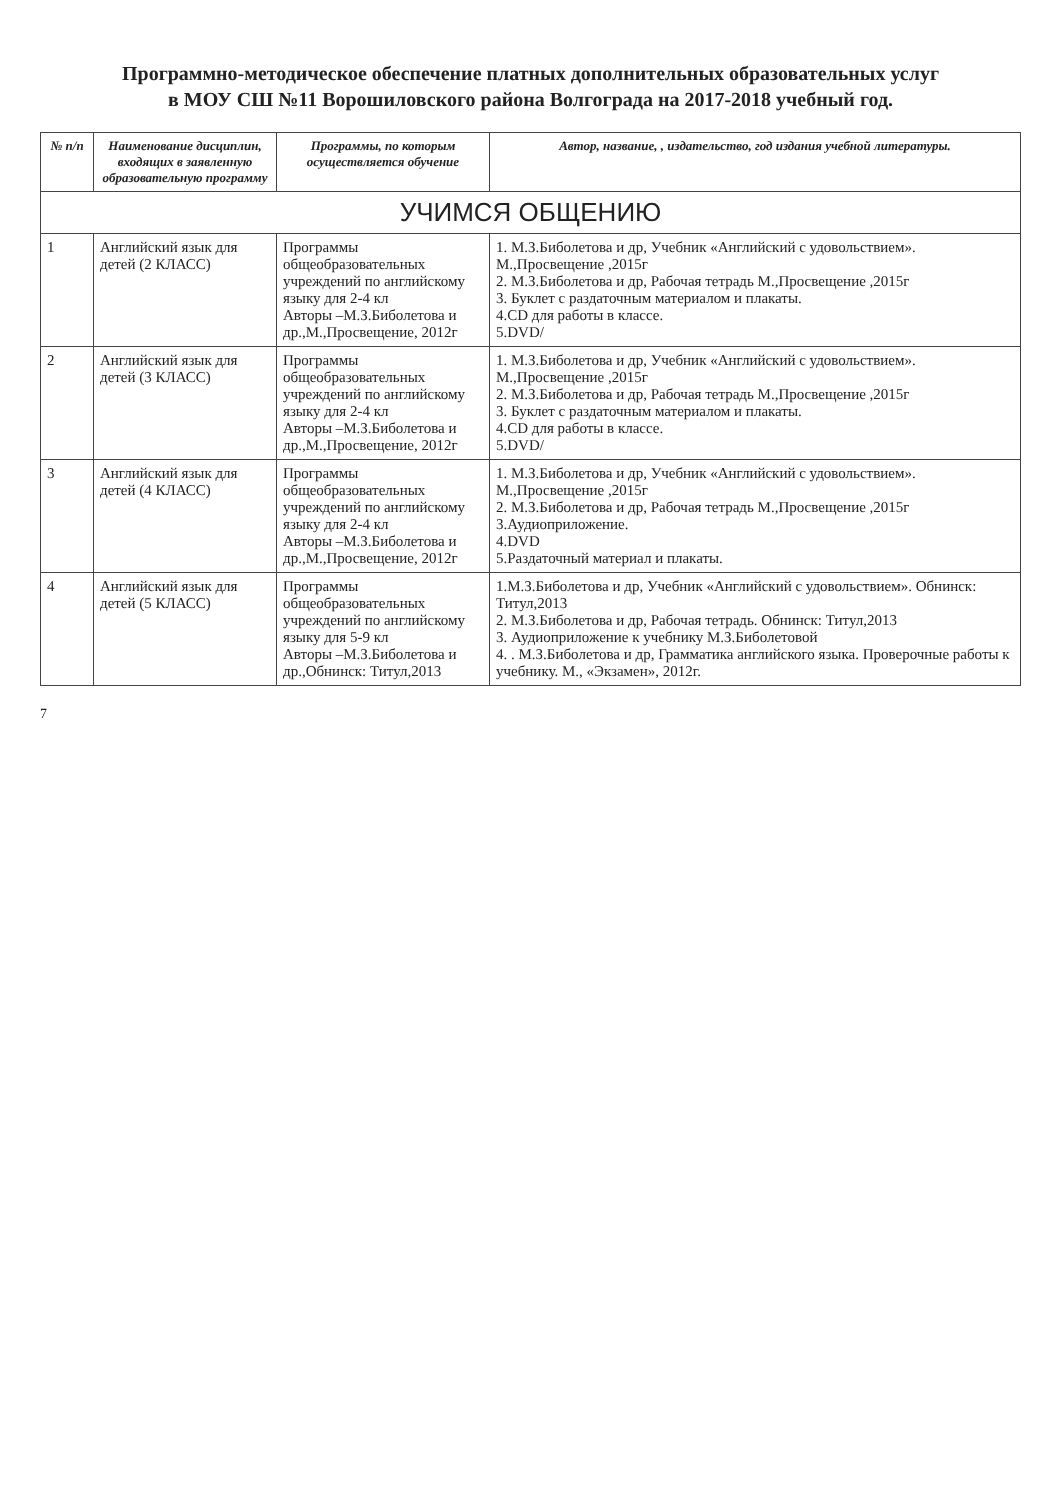Программно-методическое обеспечение платных дополнительных образовательных услуг
в МОУ СШ №11 Ворошиловского района Волгограда на 2017-2018 учебный год.
| № п/п | Наименование дисциплин, входящих в заявленную образовательную программу | Программы, по которым осуществляется обучение | Автор, название, , издательство, год издания учебной литературы. |
| --- | --- | --- | --- |
| УЧИМСЯ ОБЩЕНИЮ | | | |
| 1 | Английский язык для детей (2 КЛАСС) | Программы общеобразовательных учреждений по английскому языку для 2-4 кл Авторы –М.З.Биболетова и др.,М.,Просвещение, 2012г | 1. М.З.Биболетова и др, Учебник «Английский с удовольствием». М.,Просвещение ,2015г 2. М.З.Биболетова и др, Рабочая тетрадь М.,Просвещение ,2015г 3. Буклет с раздаточным материалом и плакаты. 4.CD для работы в классе. 5.DVD/ |
| 2 | Английский язык для детей (3 КЛАСС) | Программы общеобразовательных учреждений по английскому языку для 2-4 кл Авторы –М.З.Биболетова и др.,М.,Просвещение, 2012г | 1. М.З.Биболетова и др, Учебник «Английский с удовольствием». М.,Просвещение ,2015г 2. М.З.Биболетова и др, Рабочая тетрадь М.,Просвещение ,2015г 3. Буклет с раздаточным материалом и плакаты. 4.CD для работы в классе. 5.DVD/ |
| 3 | Английский язык для детей (4 КЛАСС) | Программы общеобразовательных учреждений по английскому языку для 2-4 кл Авторы –М.З.Биболетова и др.,М.,Просвещение, 2012г | 1. М.З.Биболетова и др, Учебник «Английский с удовольствием». М.,Просвещение ,2015г 2. М.З.Биболетова и др, Рабочая тетрадь М.,Просвещение ,2015г 3.Аудиоприложение. 4.DVD 5.Раздаточный материал и плакаты. |
| 4 | Английский язык для детей (5 КЛАСС) | Программы общеобразовательных учреждений по английскому языку для 5-9 кл Авторы –М.З.Биболетова и др.,Обнинск: Титул,2013 | 1.М.З.Биболетова и др, Учебник «Английский с удовольствием». Обнинск: Титул,2013 2. М.З.Биболетова и др, Рабочая тетрадь. Обнинск: Титул,2013 3. Аудиоприложение к учебнику М.З.Биболетовой 4. . М.З.Биболетова и др, Грамматика английского языка. Проверочные работы к учебнику. М., «Экзамен», 2012г. |
7